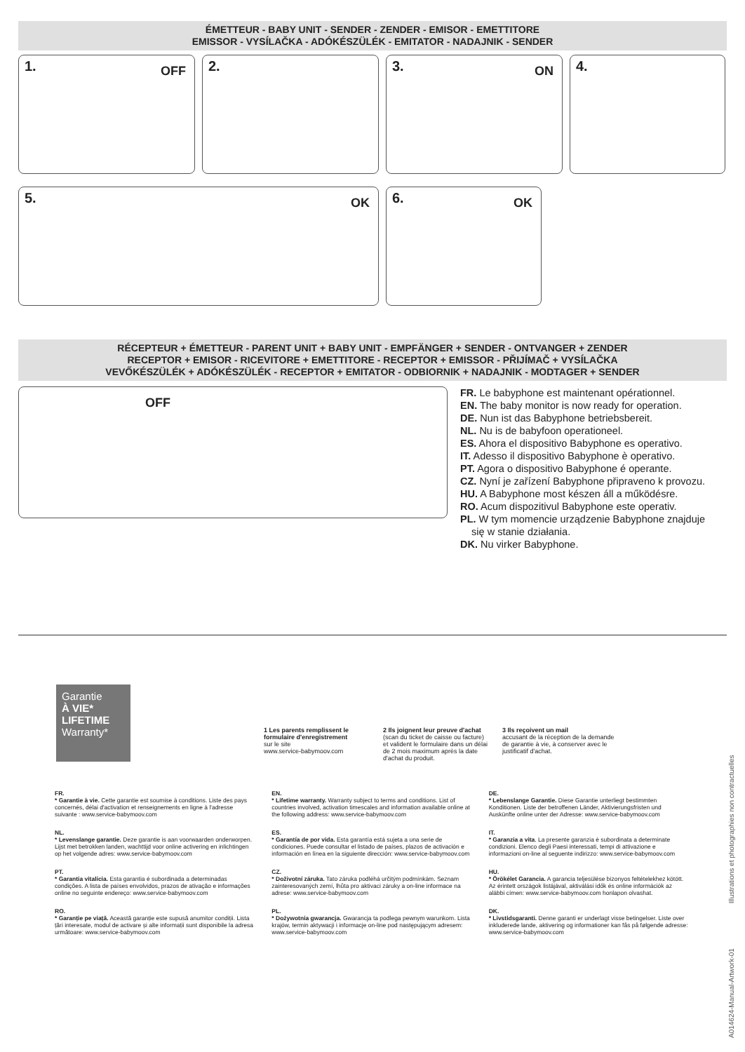ÉMETTEUR - BABY UNIT - SENDER - ZENDER - EMISOR - EMETTITORE
EMISSOR - VYSÍLAČKA - ADÓKÉSZÜLÉK - EMITATOR - NADAJNIK - SENDER
1. OFF
2. 3. ON
4.
5. OK
6. OK
RÉCEPTEUR + ÉMETTEUR - PARENT UNIT + BABY UNIT - EMPFÄNGER + SENDER - ONTVANGER + ZENDER
RECEPTOR + EMISOR - RICEVITORE + EMETTITORE - RECEPTOR + EMISSOR - PŘIJÍMAČ + VYSÍLAČKA
VEVŐKÉSZÜLÉK + ADÓKÉSZÜLÉK - RECEPTOR + EMITATOR - ODBIORNIK + NADAJNIK - MODTAGER + SENDER
OFF
FR. Le babyphone est maintenant opérationnel.
EN. The baby monitor is now ready for operation.
DE. Nun ist das Babyphone betriebsbereit.
NL. Nu is de babyfoon operationeel.
ES. Ahora el dispositivo Babyphone es operativo.
IT. Adesso il dispositivo Babyphone è operativo.
PT. Agora o dispositivo Babyphone é operante.
CZ. Nyní je zařízení Babyphone připraveno k provozu.
HU. A Babyphone most készen áll a működésre.
RO. Acum dispozitivul Babyphone este operativ.
PL. W tym momencie urządzenie Babyphone znajduje
się w stanie działania.
DK. Nu virker Babyphone.
Garantie
À VIE*
LIFETIME
Warranty*
1 Les parents remplissent le formulaire d'enregistrement
sur le site
www.service-babymoov.com
2 Ils joignent leur preuve d'achat
(scan du ticket de caisse ou facture) et valident le formulaire dans un délai de 2 mois maximum après la date d'achat du produit.
3 Ils reçoivent un mail
accusant de la réception de la demande de garantie à vie, à conserver avec le justificatif d'achat.
FR.
* Garantie à vie. Cette garantie est soumise à conditions. Liste des pays concernés, délai d'activation et renseignements en ligne à l'adresse suivante : www.service-babymoov.com
NL.
* Levenslange garantie. Deze garantie is aan voorwaarden onderworpen. Lijst met betrokken landen, wachttijd voor online activering en inlichtingen op het volgende adres: www.service-babymoov.com
PT.
* Garantia vitalícia. Esta garantia é subordinada a determinadas condições. A lista de países envolvidos, prazos de ativação e informações online no seguinte endereço: www.service-babymoov.com
RO.
* Garanție pe viață. Această garanție este supusă anumitor condiții. Lista țări interesate, modul de activare și alte informații sunt disponibile la adresa următoare: www.service-babymoov.com
EN.
* Lifetime warranty. Warranty subject to terms and conditions. List of countries involved, activation timescales and information available online at the following address: www.service-babymoov.com
ES.
* Garantía de por vida. Esta garantía está sujeta a una serie de condiciones. Puede consultar el listado de países, plazos de activación e información en línea en la siguiente dirección: www.service-babymoov.com
CZ.
* Doživotní záruka. Tato záruka podléhá určitým podmínkám. Seznam zainteresovaných zemí, lhůta pro aktivaci záruky a on-line informace na adrese: www.service-babymoov.com
PL.
* Dożywotnia gwarancja. Gwarancja ta podlega pewnym warunkom. Lista krajów, termin aktywacji i informacje on-line pod następującym adresem: www.service-babymoov.com
DE.
* Lebenslange Garantie. Diese Garantie unterliegt bestimmten Konditionen. Liste der betroffenen Länder, Aktivierungsfristen und Auskünfte online unter der Adresse: www.service-babymoov.com
IT.
* Garanzia a vita. La presente garanzia è subordinata a determinate condizioni. Elenco degli Paesi interessati, tempi di attivazione e informazioni on-line al seguente indirizzo: www.service-babymoov.com
HU.
* Örökélet Garancia. A garancia teljesülése bizonyos feltételekhez kötött. Az érintett országok listájával, aktiválási idők és online információk az alábbi címen: www.service-babymoov.com honlapon olvashat.
DK.
* Livstidsgaranti. Denne garanti er underlagt visse betingelser. Liste over inkluderede lande, aktivering og informationer kan fås på følgende adresse: www.service-babymoov.com
A014624-Manual-Artwork-01 Illustrations et photographies non contractuelles